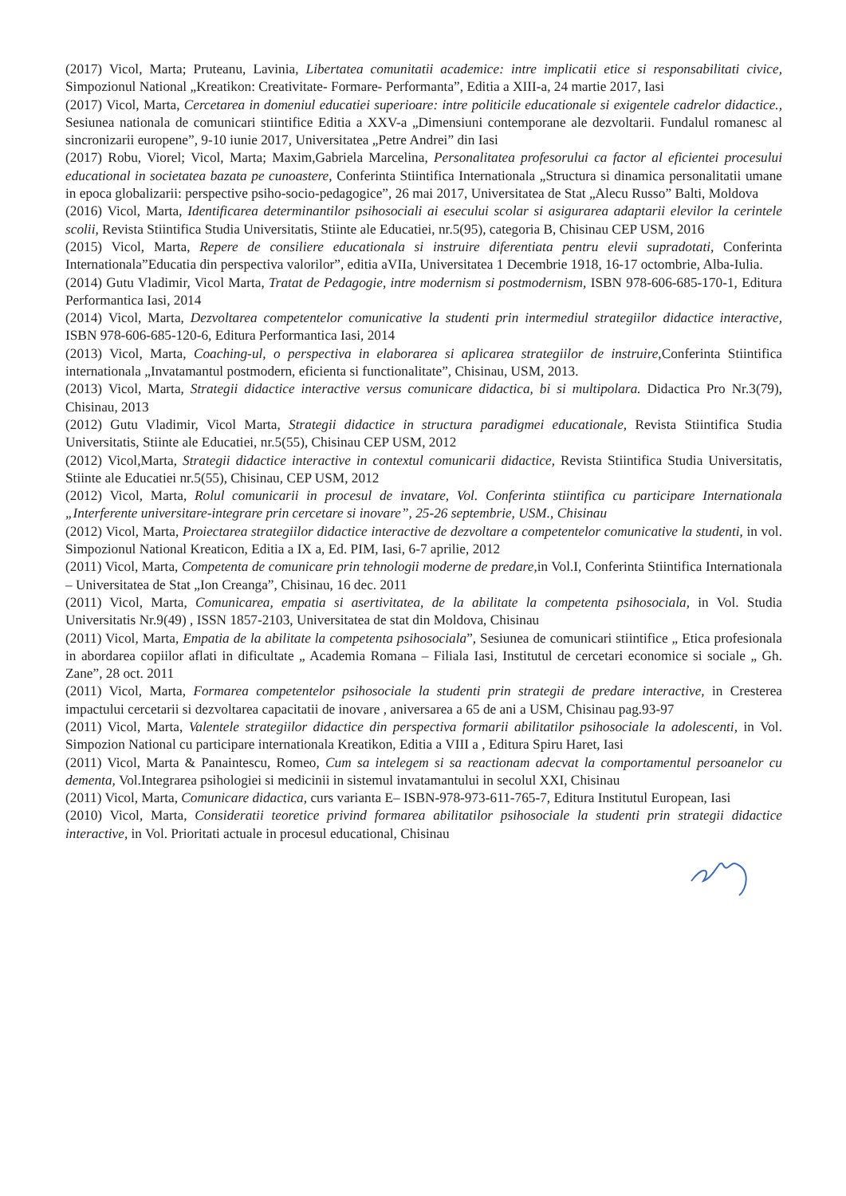(2017) Vicol, Marta; Pruteanu, Lavinia, Libertatea comunitatii academice: intre implicatii etice si responsabilitati civice, Simpozionul National „Kreatikon: Creativitate- Formare- Performanta”, Editia a XIII-a, 24 martie 2017, Iasi
(2017) Vicol, Marta, Cercetarea in domeniul educatiei superioare: intre politicile educationale si exigentele cadrelor didactice., Sesiunea nationala de comunicari stiintifice Editia a XXV-a „Dimensiuni contemporane ale dezvoltarii. Fundalul romanesc al sincronizarii europene”, 9-10 iunie 2017, Universitatea „Petre Andrei” din Iasi
(2017) Robu, Viorel; Vicol, Marta; Maxim,Gabriela Marcelina, Personalitatea profesorului ca factor al eficientei procesului educational in societatea bazata pe cunoastere, Conferinta Stiintifica Internationala „Structura si dinamica personalitatii umane in epoca globalizarii: perspective psiho-socio-pedagogice”, 26 mai 2017, Universitatea de Stat „Alecu Russo” Balti, Moldova
(2016) Vicol, Marta, Identificarea determinantilor psihosociali ai esecului scolar si asigurarea adaptarii elevilor la cerintele scolii, Revista Stiintifica Studia Universitatis, Stiinte ale Educatiei, nr.5(95), categoria B, Chisinau CEP USM, 2016
(2015) Vicol, Marta, Repere de consiliere educationala si instruire diferentiata pentru elevii supradotati, Conferinta Internationala”Educatia din perspectiva valorilor”, editia aVIIa, Universitatea 1 Decembrie 1918, 16-17 octombrie, Alba-Iulia.
(2014) Gutu Vladimir, Vicol Marta, Tratat de Pedagogie, intre modernism si postmodernism, ISBN 978-606-685-170-1, Editura Performantica Iasi, 2014
(2014) Vicol, Marta, Dezvoltarea competentelor comunicative la studenti prin intermediul strategiilor didactice interactive, ISBN 978-606-685-120-6, Editura Performantica Iasi, 2014
(2013) Vicol, Marta, Coaching-ul, o perspectiva in elaborarea si aplicarea strategiilor de instruire, Conferinta Stiintifica internationala „Invatamantul postmodern, eficienta si functionalitate”, Chisinau, USM, 2013.
(2013) Vicol, Marta, Strategii didactice interactive versus comunicare didactica, bi si multipolara. Didactica Pro Nr.3(79), Chisinau, 2013
(2012) Gutu Vladimir, Vicol Marta, Strategii didactice in structura paradigmei educationale, Revista Stiintifica Studia Universitatis, Stiinte ale Educatiei, nr.5(55), Chisinau CEP USM, 2012
(2012) Vicol,Marta, Strategii didactice interactive in contextul comunicarii didactice, Revista Stiintifica Studia Universitatis, Stiinte ale Educatiei nr.5(55), Chisinau, CEP USM, 2012
(2012) Vicol, Marta, Rolul comunicarii in procesul de invatare, Vol. Conferinta stiintifica cu participare Internationala „Interferente universitare-integrare prin cercetare si inovare”, 25-26 septembrie, USM., Chisinau
(2012) Vicol, Marta, Proiectarea strategiilor didactice interactive de dezvoltare a competentelor comunicative la studenti, in vol. Simpozionul National Kreaticon, Editia a IX a, Ed. PIM, Iasi, 6-7 aprilie, 2012
(2011) Vicol, Marta, Competenta de comunicare prin tehnologii moderne de predare,in Vol.I, Conferinta Stiintifica Internationala – Universitatea de Stat „Ion Creanga”, Chisinau, 16 dec. 2011
(2011) Vicol, Marta, Comunicarea, empatia si asertivitatea, de la abilitate la competenta psihosociala, in Vol. Studia Universitatis Nr.9(49) , ISSN 1857-2103, Universitatea de stat din Moldova, Chisinau
(2011) Vicol, Marta, Empatia de la abilitate la competenta psihosociala”, Sesiunea de comunicari stiintifice „ Etica profesionala in abordarea copiilor aflati in dificultate „ Academia Romana – Filiala Iasi, Institutul de cercetari economice si sociale „ Gh. Zane”, 28 oct. 2011
(2011) Vicol, Marta, Formarea competentelor psihosociale la studenti prin strategii de predare interactive, in Cresterea impactului cercetarii si dezvoltarea capacitatii de inovare , aniversarea a 65 de ani a USM, Chisinau pag.93-97
(2011) Vicol, Marta, Valentele strategiilor didactice din perspectiva formarii abilitatilor psihosociale la adolescenti, in Vol. Simpozion National cu participare internationala Kreatikon, Editia a VIII a , Editura Spiru Haret, Iasi
(2011) Vicol, Marta & Panaintescu, Romeo, Cum sa intelegem si sa reactionam adecvat la comportamentul persoanelor cu dementa, Vol.Integrarea psihologiei si medicinii in sistemul invatamantului in secolul XXI, Chisinau
(2011) Vicol, Marta, Comunicare didactica, curs varianta E– ISBN-978-973-611-765-7, Editura Institutul European, Iasi
(2010) Vicol, Marta, Consideratii teoretice privind formarea abilitatilor psihosociale la studenti prin strategii didactice interactive, in Vol. Prioritati actuale in procesul educational, Chisinau